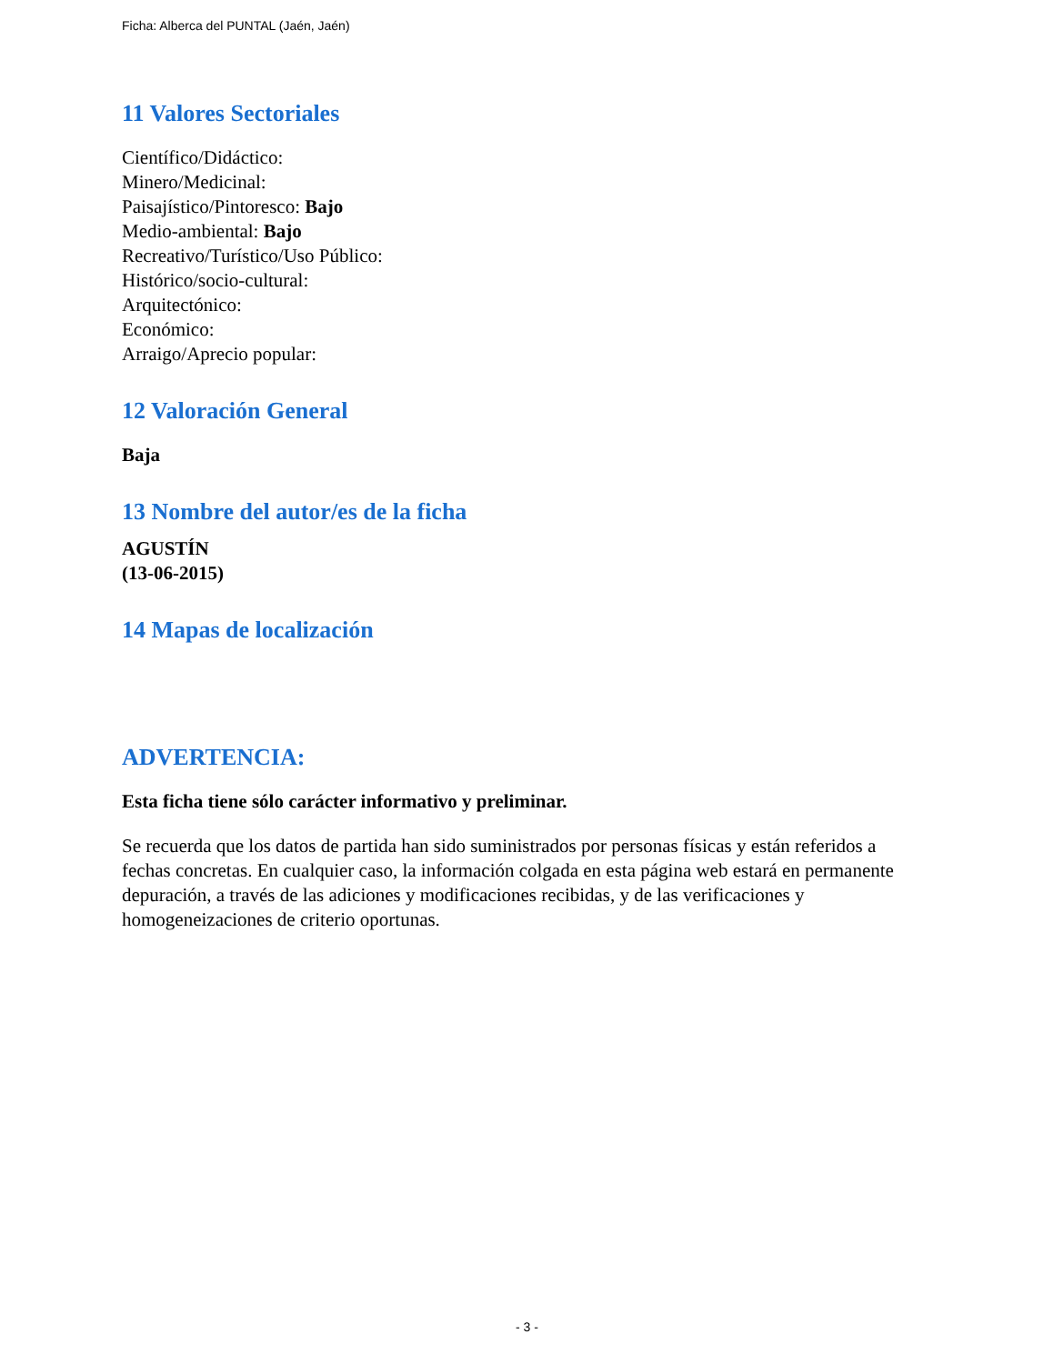Ficha: Alberca del PUNTAL (Jaén, Jaén)
11 Valores Sectoriales
Científico/Didáctico:
Minero/Medicinal:
Paisajístico/Pintoresco: Bajo
Medio-ambiental: Bajo
Recreativo/Turístico/Uso Público:
Histórico/socio-cultural:
Arquitectónico:
Económico:
Arraigo/Aprecio popular:
12 Valoración General
Baja
13 Nombre del autor/es de la ficha
AGUSTÍN
(13-06-2015)
14 Mapas de localización
ADVERTENCIA:
Esta ficha tiene sólo carácter informativo y preliminar.
Se recuerda que los datos de partida han sido suministrados por personas físicas y están referidos a fechas concretas. En cualquier caso, la información colgada en esta página web estará en permanente depuración, a través de las adiciones y modificaciones recibidas, y de las verificaciones y homogeneizaciones de criterio oportunas.
- 3 -